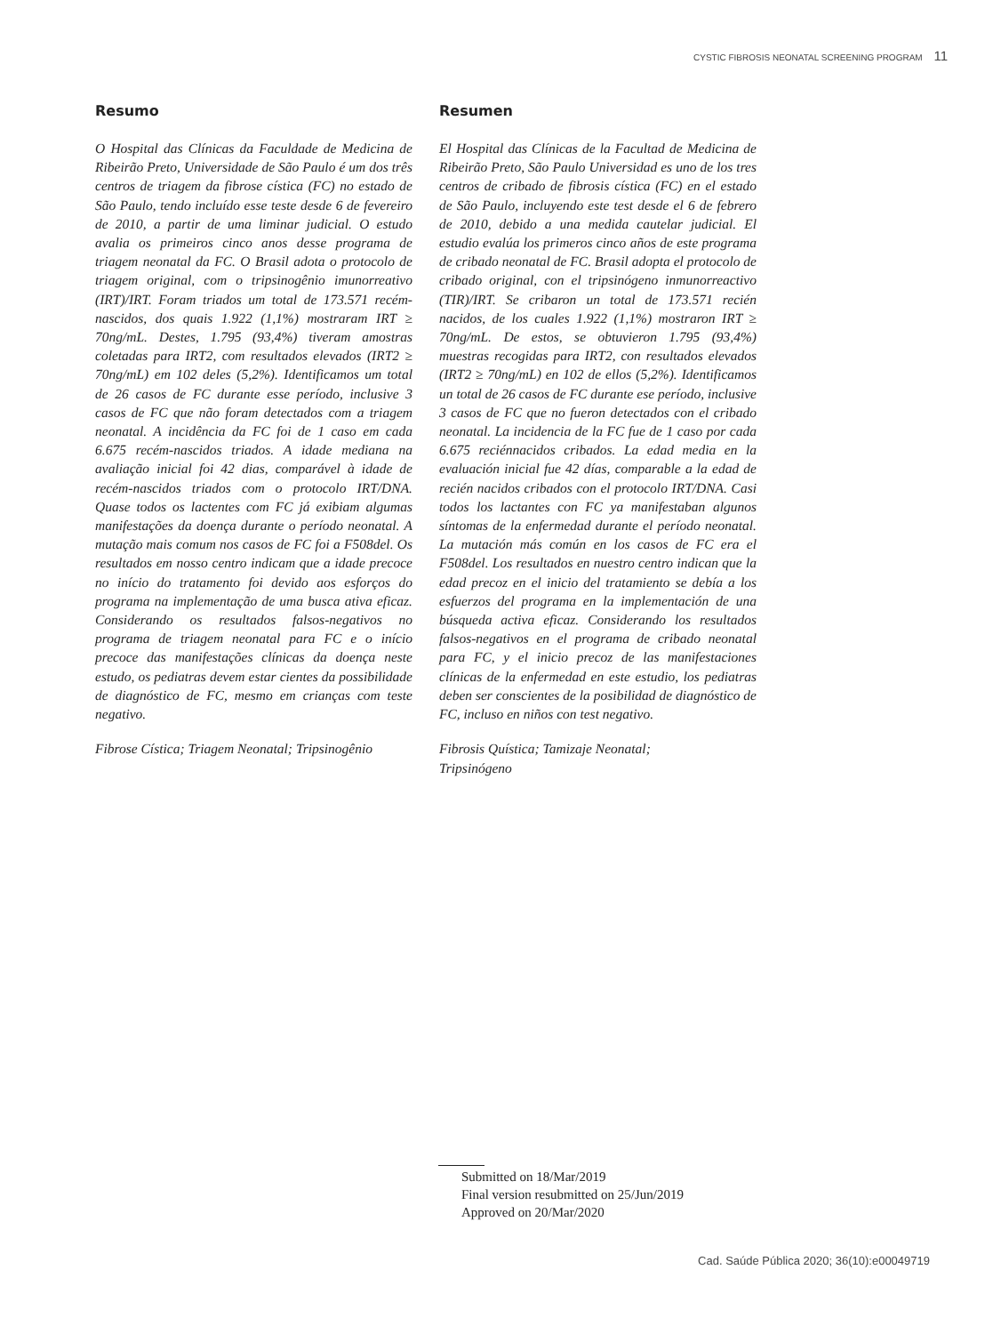CYSTIC FIBROSIS NEONATAL SCREENING PROGRAM 11
Resumo
O Hospital das Clínicas da Faculdade de Medicina de Ribeirão Preto, Universidade de São Paulo é um dos três centros de triagem da fibrose cística (FC) no estado de São Paulo, tendo incluído esse teste desde 6 de fevereiro de 2010, a partir de uma liminar judicial. O estudo avalia os primeiros cinco anos desse programa de triagem neonatal da FC. O Brasil adota o protocolo de triagem original, com o tripsinogênio imunorreativo (IRT)/IRT. Foram triados um total de 173.571 recém-nascidos, dos quais 1.922 (1,1%) mostraram IRT ≥ 70ng/mL. Destes, 1.795 (93,4%) tiveram amostras coletadas para IRT2, com resultados elevados (IRT2 ≥ 70ng/mL) em 102 deles (5,2%). Identificamos um total de 26 casos de FC durante esse período, inclusive 3 casos de FC que não foram detectados com a triagem neonatal. A incidência da FC foi de 1 caso em cada 6.675 recém-nascidos triados. A idade mediana na avaliação inicial foi 42 dias, comparável à idade de recém-nascidos triados com o protocolo IRT/DNA. Quase todos os lactentes com FC já exibiam algumas manifestações da doença durante o período neonatal. A mutação mais comum nos casos de FC foi a F508del. Os resultados em nosso centro indicam que a idade precoce no início do tratamento foi devido aos esforços do programa na implementação de uma busca ativa eficaz. Considerando os resultados falsos-negativos no programa de triagem neonatal para FC e o início precoce das manifestações clínicas da doença neste estudo, os pediatras devem estar cientes da possibilidade de diagnóstico de FC, mesmo em crianças com teste negativo.
Fibrose Cística; Triagem Neonatal; Tripsinogênio
Resumen
El Hospital das Clínicas de la Facultad de Medicina de Ribeirão Preto, São Paulo Universidad es uno de los tres centros de cribado de fibrosis cística (FC) en el estado de São Paulo, incluyendo este test desde el 6 de febrero de 2010, debido a una medida cautelar judicial. El estudio evalúa los primeros cinco años de este programa de cribado neonatal de FC. Brasil adopta el protocolo de cribado original, con el tripsinógeno inmunorreactivo (TIR)/IRT. Se cribaron un total de 173.571 recién nacidos, de los cuales 1.922 (1,1%) mostraron IRT ≥ 70ng/mL. De estos, se obtuvieron 1.795 (93,4%) muestras recogidas para IRT2, con resultados elevados (IRT2 ≥ 70ng/mL) en 102 de ellos (5,2%). Identificamos un total de 26 casos de FC durante ese período, inclusive 3 casos de FC que no fueron detectados con el cribado neonatal. La incidencia de la FC fue de 1 caso por cada 6.675 reciénnacidos cribados. La edad media en la evaluación inicial fue 42 días, comparable a la edad de recién nacidos cribados con el protocolo IRT/DNA. Casi todos los lactantes con FC ya manifestaban algunos síntomas de la enfermedad durante el período neonatal. La mutación más común en los casos de FC era el F508del. Los resultados en nuestro centro indican que la edad precoz en el inicio del tratamiento se debía a los esfuerzos del programa en la implementación de una búsqueda activa eficaz. Considerando los resultados falsos-negativos en el programa de cribado neonatal para FC, y el inicio precoz de las manifestaciones clínicas de la enfermedad en este estudio, los pediatras deben ser conscientes de la posibilidad de diagnóstico de FC, incluso en niños con test negativo.
Fibrosis Quística; Tamizaje Neonatal;
Tripsinógeno
Submitted on 18/Mar/2019
Final version resubmitted on 25/Jun/2019
Approved on 20/Mar/2020
Cad. Saúde Pública 2020; 36(10):e00049719